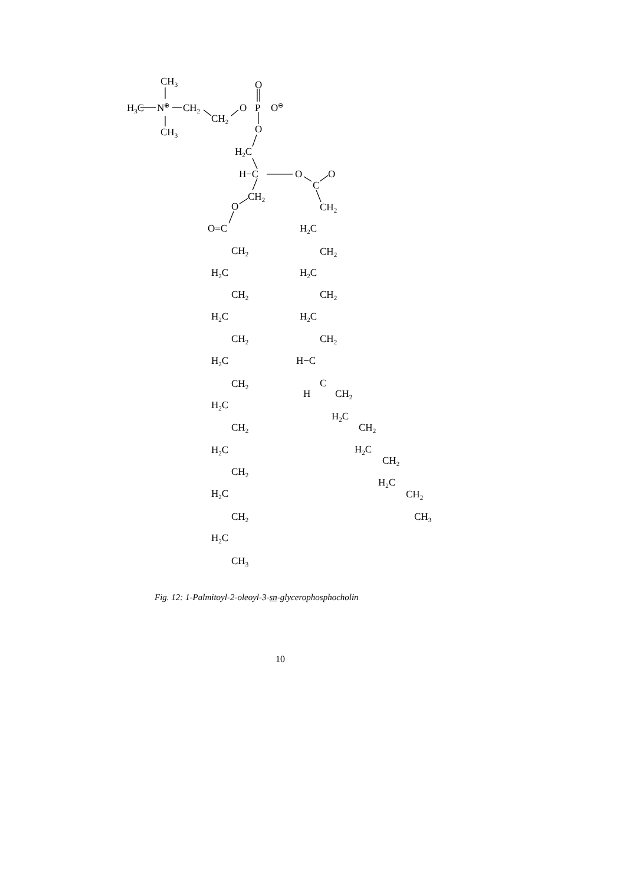CH3
H3C
N⊕
CH2
CH2
O
P
O⊖
O
O
CH3
H2C
H−C
O
O
C
CH2
O
O=C
CH2
H2C
CH2
H2C
CH2
H2C
CH2
H−C
C
H
CH2
H2C
CH2
H2C
CH2
H2C
CH2
CH3
CH2
H2C
CH2
H2C
CH2
H2C
CH2
H2C
CH2
H2C
CH2
H2C
CH2
H2C
CH3
Fig. 12: 1-Palmitoyl-2-oleoyl-3-sn-glycerophosphocholin
10